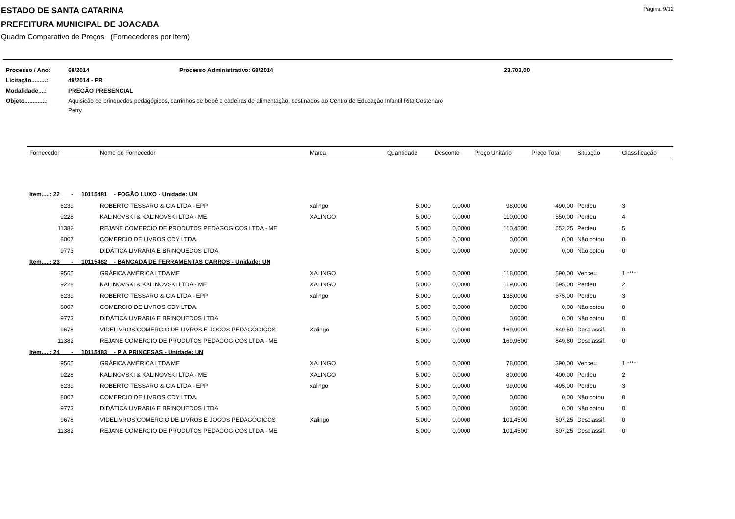Página: 9/12
ESTADO DE SANTA CATARINA
PREFEITURA MUNICIPAL DE JOACABA
Quadro Comparativo de Preços (Fornecedores por Item)
| Processo / Ano: | 68/2014 | Processo Administrativo: 68/2014 | 23.703,00 |
| Licitação.........: | 49/2014 - PR | | |
| Modalidade....: | PREGÃO PRESENCIAL | | |
| Objeto.............: | Aquisição de brinquedos pedagógicos, carrinhos de bebê e cadeiras de alimentação, destinados ao Centro de Educação Infantil Rita Costenaro Petry. | | |
| Fornecedor | Nome do Fornecedor | Marca | Quantidade | Desconto | Preço Unitário | Preço Total | Situação | Classificação |
| --- | --- | --- | --- | --- | --- | --- | --- | --- |
| Item.....: 22 - 10115481 - FOGÃO LUXO - Unidade: UN | | | | | | | | |
| 6239 | ROBERTO TESSARO & CIA LTDA - EPP | xalingo | 5,000 | 0,0000 | 98,0000 | 490,00 | Perdeu | 3 |
| 9228 | KALINOVSKI & KALINOVSKI LTDA - ME | XALINGO | 5,000 | 0,0000 | 110,0000 | 550,00 | Perdeu | 4 |
| 11382 | REJANE COMERCIO DE PRODUTOS PEDAGOGICOS LTDA - ME | | 5,000 | 0,0000 | 110,4500 | 552,25 | Perdeu | 5 |
| 8007 | COMERCIO DE LIVROS ODY LTDA. | | 5,000 | 0,0000 | 0,0000 | 0,00 | Não cotou | 0 |
| 9773 | DIDÁTICA LIVRARIA E BRINQUEDOS LTDA | | 5,000 | 0,0000 | 0,0000 | 0,00 | Não cotou | 0 |
| Item.....: 23 - 10115482 - BANCADA DE FERRAMENTAS CARROS - Unidade: UN | | | | | | | | |
| 9565 | GRÁFICA AMÉRICA LTDA ME | XALINGO | 5,000 | 0,0000 | 118,0000 | 590,00 | Venceu | 1 ***** |
| 9228 | KALINOVSKI & KALINOVSKI LTDA - ME | XALINGO | 5,000 | 0,0000 | 119,0000 | 595,00 | Perdeu | 2 |
| 6239 | ROBERTO TESSARO & CIA LTDA - EPP | xalingo | 5,000 | 0,0000 | 135,0000 | 675,00 | Perdeu | 3 |
| 8007 | COMERCIO DE LIVROS ODY LTDA. | | 5,000 | 0,0000 | 0,0000 | 0,00 | Não cotou | 0 |
| 9773 | DIDÁTICA LIVRARIA E BRINQUEDOS LTDA | | 5,000 | 0,0000 | 0,0000 | 0,00 | Não cotou | 0 |
| 9678 | VIDELIVROS COMERCIO DE LIVROS E JOGOS PEDAGÓGICOS | Xalingo | 5,000 | 0,0000 | 169,9000 | 849,50 | Desclassif. | 0 |
| 11382 | REJANE COMERCIO DE PRODUTOS PEDAGOGICOS LTDA - ME | | 5,000 | 0,0000 | 169,9600 | 849,80 | Desclassif. | 0 |
| Item.....: 24 - 10115483 - PIA PRINCESAS - Unidade: UN | | | | | | | | |
| 9565 | GRÁFICA AMÉRICA LTDA ME | XALINGO | 5,000 | 0,0000 | 78,0000 | 390,00 | Venceu | 1 ***** |
| 9228 | KALINOVSKI & KALINOVSKI LTDA - ME | XALINGO | 5,000 | 0,0000 | 80,0000 | 400,00 | Perdeu | 2 |
| 6239 | ROBERTO TESSARO & CIA LTDA - EPP | xalingo | 5,000 | 0,0000 | 99,0000 | 495,00 | Perdeu | 3 |
| 8007 | COMERCIO DE LIVROS ODY LTDA. | | 5,000 | 0,0000 | 0,0000 | 0,00 | Não cotou | 0 |
| 9773 | DIDÁTICA LIVRARIA E BRINQUEDOS LTDA | | 5,000 | 0,0000 | 0,0000 | 0,00 | Não cotou | 0 |
| 9678 | VIDELIVROS COMERCIO DE LIVROS E JOGOS PEDAGÓGICOS | Xalingo | 5,000 | 0,0000 | 101,4500 | 507,25 | Desclassif. | 0 |
| 11382 | REJANE COMERCIO DE PRODUTOS PEDAGOGICOS LTDA - ME | | 5,000 | 0,0000 | 101,4500 | 507,25 | Desclassif. | 0 |